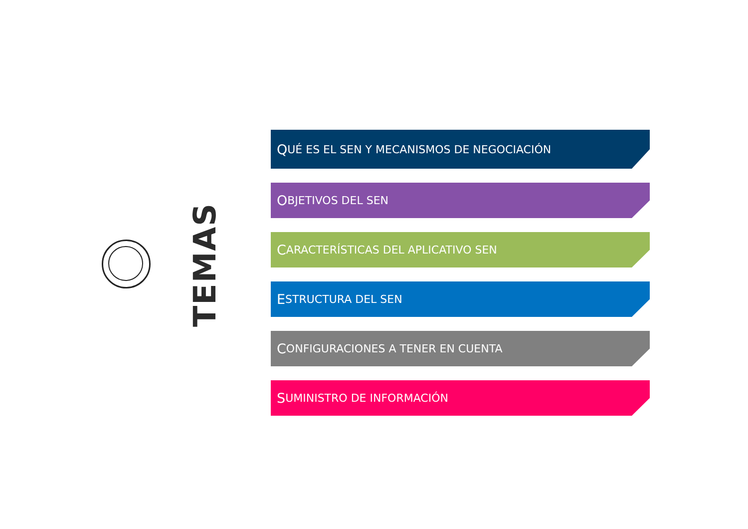TEMAS
Q UÉ ES EL SEN Y MECANISMOS DE NEGOCIACIÓN
O BJETIVOS DEL SEN
C ARACTERÍSTICAS DEL APLICATIVO SEN
E STRUCTURA DEL SEN
C ONFIGURACIONES A TENER EN CUENTA
S UMINISTRO DE INFORMACIÓN